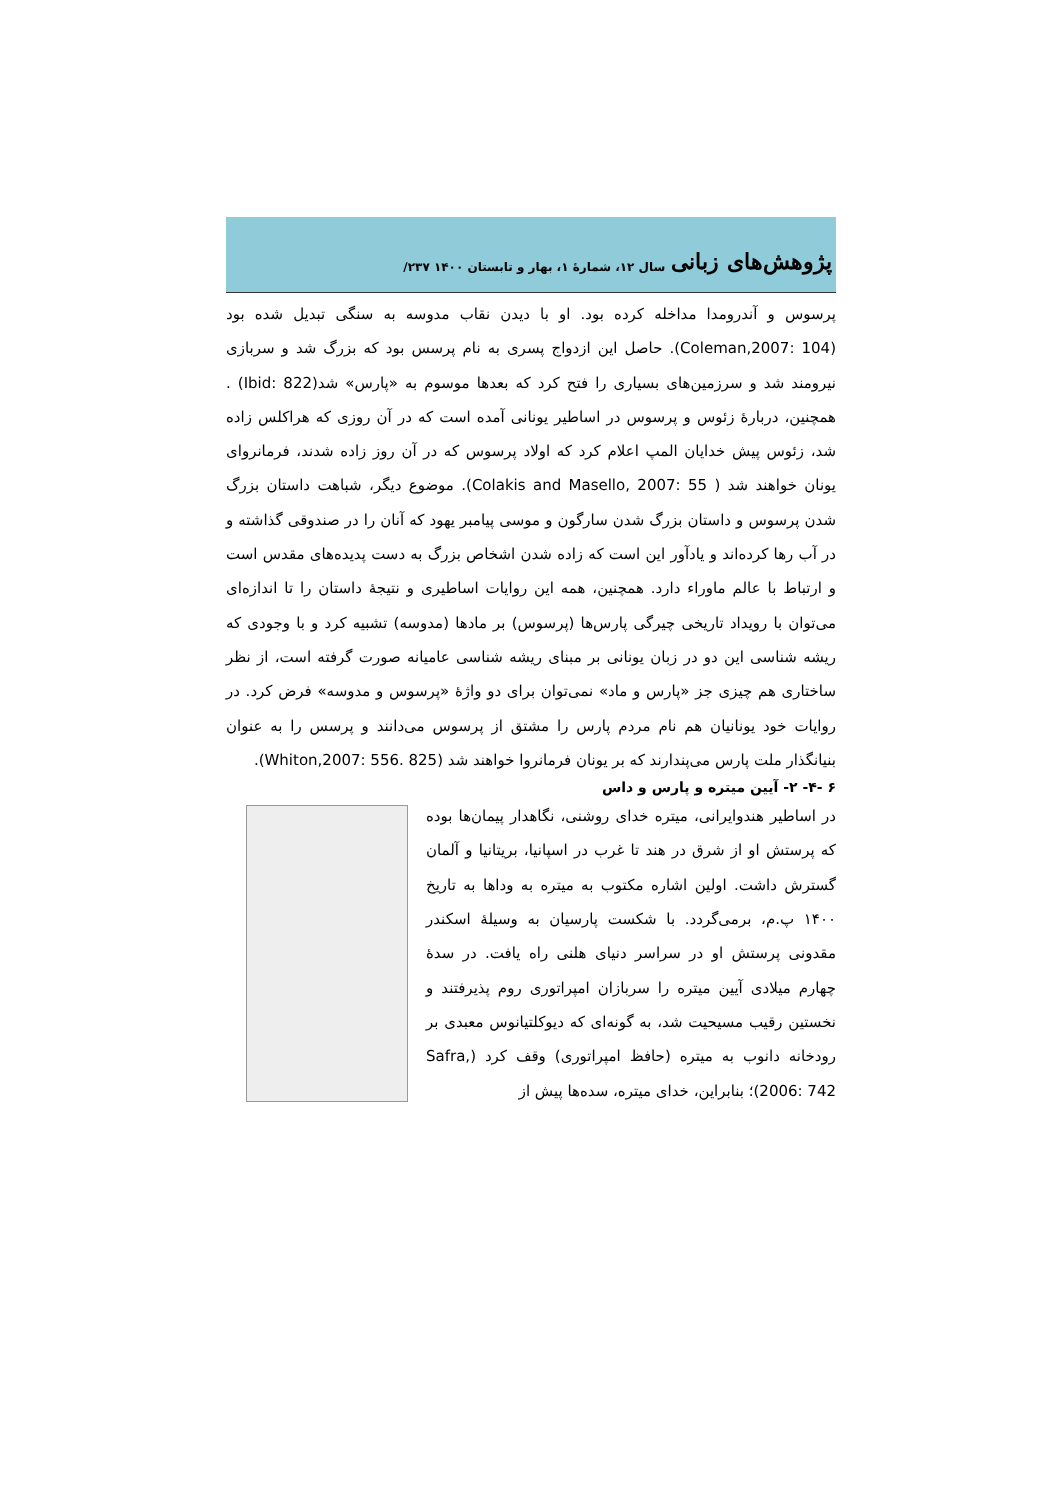پژوهش‌های زبانی سال ۱۲، شمارهٔ ۱، بهار و تابستان ۱۴۰۰ ۲۳۷/
پرسوس و آندرومدا مداخله کرده بود. او با دیدن نقاب مدوسه به سنگی تبدیل شده بود (Coleman,2007: 104). حاصل این ازدواج پسری به نام پرسس بود که بزرگ شد و سربازی نیرومند شد و سرزمین‌های بسیاری را فتح کرد که بعدها موسوم به «پارس» شد(Ibid: 822) . همچنین، دربارهٔ زئوس و پرسوس در اساطیر یونانی آمده است که در آن روزی که هراکلس زاده شد، زئوس پیش خدایان المپ اعلام کرد که اولاد پرسوس که در آن روز زاده شدند، فرمانروای یونان خواهند شد ( Colakis and Masello, 2007: 55). موضوع دیگر، شباهت داستان بزرگ شدن پرسوس و داستان بزرگ شدن سارگون و موسی پیامبر یهود که آنان را در صندوقی گذاشته و در آب رها کرده‌اند و یادآور این است که زاده شدن اشخاص بزرگ به دست پدیده‌های مقدس است و ارتباط با عالم ماوراء دارد. همچنین، همه این روایات اساطیری و نتیجهٔ داستان را تا اندازه‌ای می‌توان با رویداد تاریخی چیرگی پارس‌ها (پرسوس) بر مادها (مدوسه) تشبیه کرد و با وجودی که ریشه شناسی این دو در زبان یونانی بر مبنای ریشه شناسی عامیانه صورت گرفته است، از نظر ساختاری هم چیزی جز «پارس و ماد» نمی‌توان برای دو واژهٔ «پرسوس و مدوسه» فرض کرد. در روایات خود یونانیان هم نام مردم پارس را مشتق از پرسوس می‌دانند و پرسس را به عنوان بنیانگذار ملت پارس می‌پندارند که بر یونان فرمانروا خواهند شد (Whiton,2007: 556. 825).
۶ -۴- ۲- آیین میتره و پارس و داس
در اساطیر هندوایرانی، میتره خدای روشنی، نگاهدار پیمان‌ها بوده که پرستش او از شرق در هند تا غرب در اسپانیا، بریتانیا و آلمان گسترش داشت. اولین اشاره مکتوب به میتره به وداها به تاریخ ۱۴۰۰ پ.م، برمی‌گردد. با شکست پارسیان به وسیلهٔ اسکندر مقدونی پرستش او در سراسر دنیای هلنی راه یافت. در سدهٔ چهارم میلادی آیین میتره را سربازان امپراتوری روم پذیرفتند و نخستین رقیب مسیحیت شد، به گونه‌ای که دیوکلتیانوس معبدی بر رودخانه دانوب به میتره (حافظ امپراتوری) وقف کرد (Safra, 2006: 742)؛ بنابراین، خدای میتره، سده‌ها پیش از